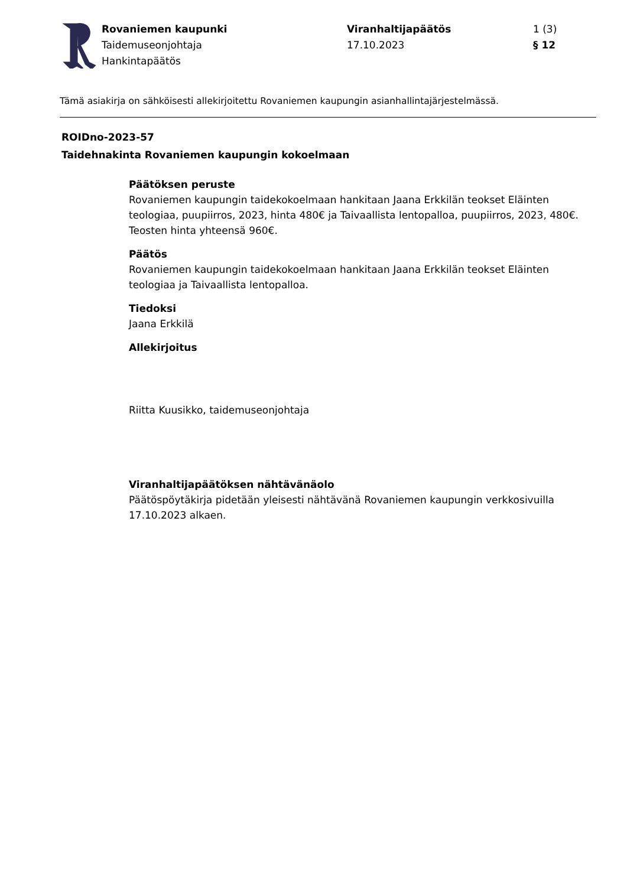Rovaniemen kaupunki
Taidemuseonjohtaja
Hankintapäätös
Viranhaltijapäätös
17.10.2023
1 (3)
§ 12
Tämä asiakirja on sähköisesti allekirjoitettu Rovaniemen kaupungin asianhallintajärjestelmässä.
ROIDno-2023-57
Taidehnakinta Rovaniemen kaupungin kokoelmaan
Päätöksen peruste
Rovaniemen kaupungin taidekokoelmaan hankitaan Jaana Erkkilän teokset Eläinten teologiaa, puupiirros, 2023, hinta 480€ ja Taivaallista lentopalloa, puupiirros, 2023, 480€.
Teosten hinta yhteensä 960€.
Päätös
Rovaniemen kaupungin taidekokoelmaan hankitaan Jaana Erkkilän teokset Eläinten teologiaa ja Taivaallista lentopalloa.
Tiedoksi
Jaana Erkkilä
Allekirjoitus
Riitta Kuusikko, taidemuseonjohtaja
Viranhaltijapäätöksen nähtävänäolo
Päätöspöytäkirja pidetään yleisesti nähtävänä Rovaniemen kaupungin verkkosivuilla 17.10.2023 alkaen.